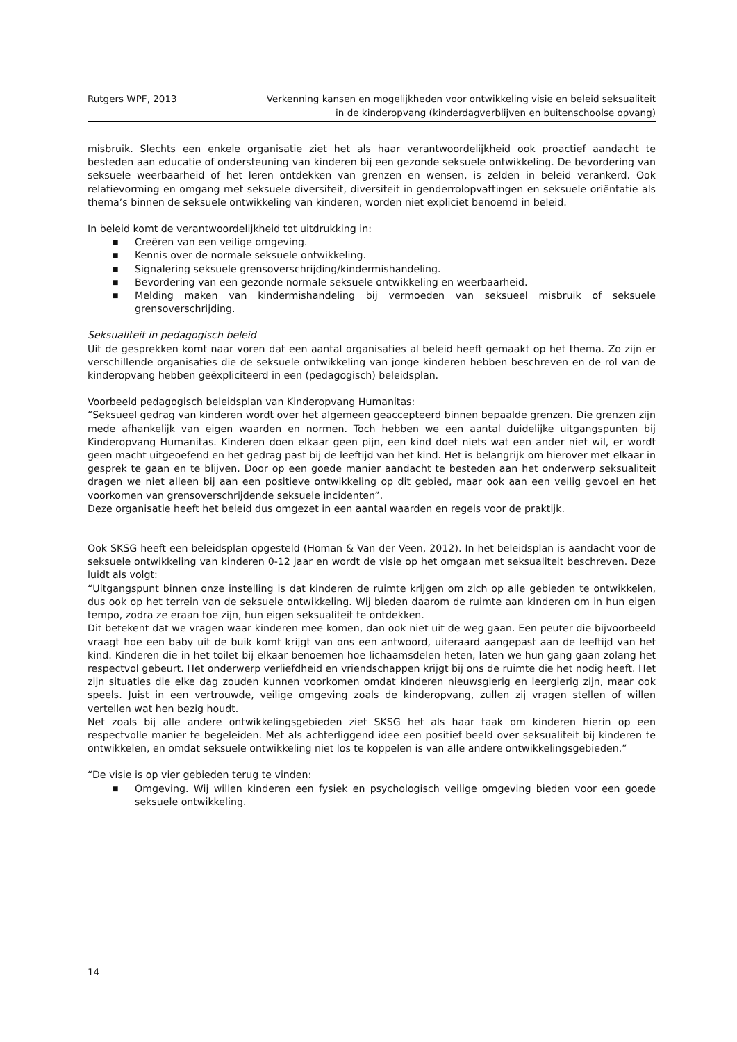Rutgers WPF, 2013 Verkenning kansen en mogelijkheden voor ontwikkeling visie en beleid seksualiteit
in de kinderopvang (kinderdagverblijven en buitenschoolse opvang)
misbruik. Slechts een enkele organisatie ziet het als haar verantwoordelijkheid ook proactief aandacht te besteden aan educatie of ondersteuning van kinderen bij een gezonde seksuele ontwikkeling. De bevordering van seksuele weerbaarheid of het leren ontdekken van grenzen en wensen, is zelden in beleid verankerd. Ook relatievorming en omgang met seksuele diversiteit, diversiteit in genderrolopvattingen en seksuele oriëntatie als thema’s binnen de seksuele ontwikkeling van kinderen, worden niet expliciet benoemd in beleid.
In beleid komt de verantwoordelijkheid tot uitdrukking in:
■ Creëren van een veilige omgeving.
■ Kennis over de normale seksuele ontwikkeling.
■ Signalering seksuele grensoverschrijding/kindermishandeling.
■ Bevordering van een gezonde normale seksuele ontwikkeling en weerbaarheid.
■ Melding maken van kindermishandeling bij vermoeden van seksueel misbruik of seksuele grensoverschrijding.
Seksualiteit in pedagogisch beleid
Uit de gesprekken komt naar voren dat een aantal organisaties al beleid heeft gemaakt op het thema. Zo zijn er verschillende organisaties die de seksuele ontwikkeling van jonge kinderen hebben beschreven en de rol van de kinderopvang hebben geëxpliciteerd in een (pedagogisch) beleidsplan.
Voorbeeld pedagogisch beleidsplan van Kinderopvang Humanitas:
“Seksueel gedrag van kinderen wordt over het algemeen geaccepteerd binnen bepaalde grenzen. Die grenzen zijn mede afhankelijk van eigen waarden en normen. Toch hebben we een aantal duidelijke uitgangspunten bij Kinderopvang Humanitas. Kinderen doen elkaar geen pijn, een kind doet niets wat een ander niet wil, er wordt geen macht uitgeoefend en het gedrag past bij de leeftijd van het kind. Het is belangrijk om hierover met elkaar in gesprek te gaan en te blijven. Door op een goede manier aandacht te besteden aan het onderwerp seksualiteit dragen we niet alleen bij aan een positieve ontwikkeling op dit gebied, maar ook aan een veilig gevoel en het voorkomen van grensoverschrijdende seksuele incidenten”.
Deze organisatie heeft het beleid dus omgezet in een aantal waarden en regels voor de praktijk.
Ook SKSG heeft een beleidsplan opgesteld (Homan & Van der Veen, 2012). In het beleidsplan is aandacht voor de seksuele ontwikkeling van kinderen 0-12 jaar en wordt de visie op het omgaan met seksualiteit beschreven. Deze luidt als volgt:
“Uitgangspunt binnen onze instelling is dat kinderen de ruimte krijgen om zich op alle gebieden te ontwikkelen, dus ook op het terrein van de seksuele ontwikkeling. Wij bieden daarom de ruimte aan kinderen om in hun eigen tempo, zodra ze eraan toe zijn, hun eigen seksualiteit te ontdekken.
Dit betekent dat we vragen waar kinderen mee komen, dan ook niet uit de weg gaan. Een peuter die bijvoorbeeld vraagt hoe een baby uit de buik komt krijgt van ons een antwoord, uiteraard aangepast aan de leeftijd van het kind. Kinderen die in het toilet bij elkaar benoemen hoe lichaamsdelen heten, laten we hun gang gaan zolang het respectvol gebeurt. Het onderwerp verliefdheid en vriendschappen krijgt bij ons de ruimte die het nodig heeft. Het zijn situaties die elke dag zouden kunnen voorkomen omdat kinderen nieuwsgierig en leergierig zijn, maar ook speels. Juist in een vertrouwde, veilige omgeving zoals de kinderopvang, zullen zij vragen stellen of willen vertellen wat hen bezig houdt.
Net zoals bij alle andere ontwikkelingsgebieden ziet SKSG het als haar taak om kinderen hierin op een respectvolle manier te begeleiden. Met als achterliggend idee een positief beeld over seksualiteit bij kinderen te ontwikkelen, en omdat seksuele ontwikkeling niet los te koppelen is van alle andere ontwikkelingsgebieden.”
“De visie is op vier gebieden terug te vinden:
■ Omgeving. Wij willen kinderen een fysiek en psychologisch veilige omgeving bieden voor een goede seksuele ontwikkeling.
14